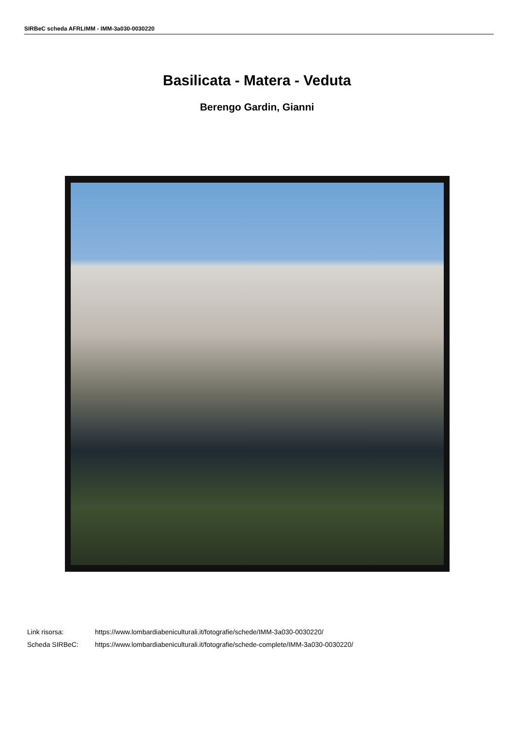SIRBeC scheda AFRLIMM - IMM-3a030-0030220
Basilicata - Matera - Veduta
Berengo Gardin, Gianni
| Link risorsa: | https://www.lombardiabeniculturali.it/fotografie/schede/IMM-3a030-0030220/ |
| Scheda SIRBeC: | https://www.lombardiabeniculturali.it/fotografie/schede-complete/IMM-3a030-0030220/ |